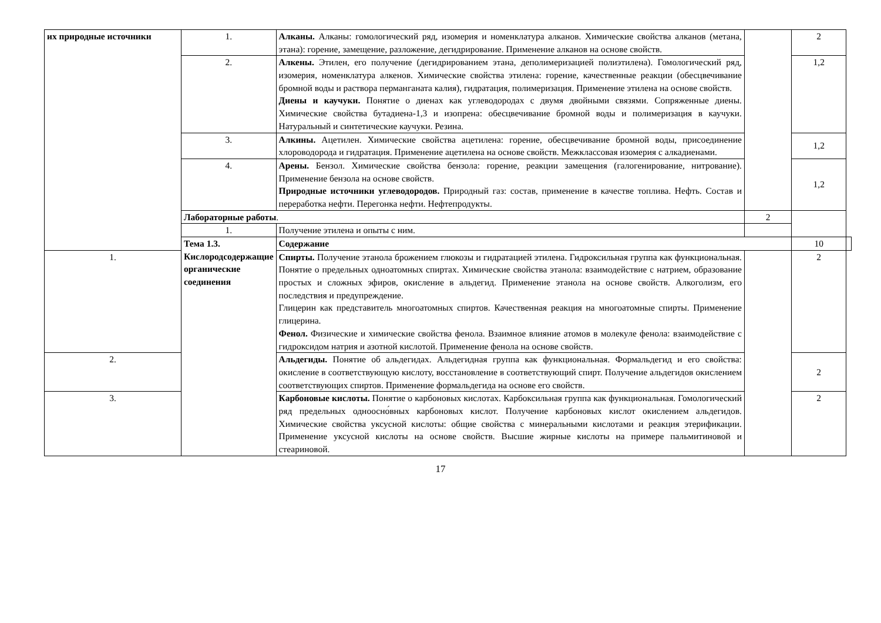| их природные источники | 1. | Алканы. Алканы: гомологический ряд, изомерия и номенклатура алканов. Химические свойства алканов (метана, этана): горение, замещение, разложение, дегидрирование. Применение алканов на основе свойств. | | 2 | |
| | 2. | Алкены. Этилен, его получение (дегидрированием этана, деполимеризацией полиэтилена). Гомологический ряд, изомерия, номенклатура алкенов. Химические свойства этилена: горение, качественные реакции (обесцвечивание бромной воды и раствора перманганата калия), гидратация, полимеризация. Применение этилена на основе свойств. Диены и каучуки. Понятие о диенах как углеводородах с двумя двойными связями. Сопряженные диены. Химические свойства бутадиена-1,3 и изопрена: обесцвечивание бромной воды и полимеризация в каучуки. Натуральный и синтетические каучуки. Резина. | | 1,2 | |
| | 3. | Алкины. Ацетилен. Химические свойства ацетилена: горение, обесцвечивание бромной воды, присоединение хлороводорода и гидратация. Применение ацетилена на основе свойств. Межклассовая изомерия с алкадиенами. | | 1,2 | |
| | 4. | Арены. Бензол. Химические свойства бензола: горение, реакции замещения (галогенирование, нитрование). Применение бензола на основе свойств. Природные источники углеводородов. Природный газ: состав, применение в качестве топлива. Нефть. Состав и переработка нефти. Перегонка нефти. Нефтепродукты. | | 1,2 | |
| | Лабораторные работы . | | 2 | | |
| | 1. | Получение этилена и опыты с ним. | | | |
| | Тема 1.3. Кислородсодержащие органические соединения | Содержание | | 10 | |
| 1. | | Спирты. Получение этанола брожением глюкозы и гидратацией этилена. Гидроксильная группа как функциональная. Понятие о предельных одноатомных спиртах. Химические свойства этанола: взаимодействие с натрием, образование простых и сложных эфиров, окисление в альдегид. Применение этанола на основе свойств. Алкоголизм, его последствия и предупреждение. Глицерин как представитель многоатомных спиртов. Качественная реакция на многоатомные спирты. Применение глицерина. Фенол. Физические и химические свойства фенола. Взаимное влияние атомов в молекуле фенола: взаимодействие с гидроксидом натрия и азотной кислотой. Применение фенола на основе свойств. | | 2 | |
| 2. | | Альдегиды. Понятие об альдегидах. Альдегидная группа как функциональная. Формальдегид и его свойства: окисление в соответствующую кислоту, восстановление в соответствующий спирт. Получение альдегидов окислением соответствующих спиртов. Применение формальдегида на основе его свойств. | | 2 | |
| 3. | | Карбоновые кислоты. Понятие о карбоновых кислотах. Карбоксильная группа как функциональная. Гомологический ряд предельных одноосно́вных карбоновых кислот. Получение карбоновых кислот окислением альдегидов. Химические свойства уксусной кислоты: общие свойства с минеральными кислотами и реакция этерификации. Применение уксусной кислоты на основе свойств. Высшие жирные кислоты на примере пальмитиновой и стеариновой. | | 2 | |
17